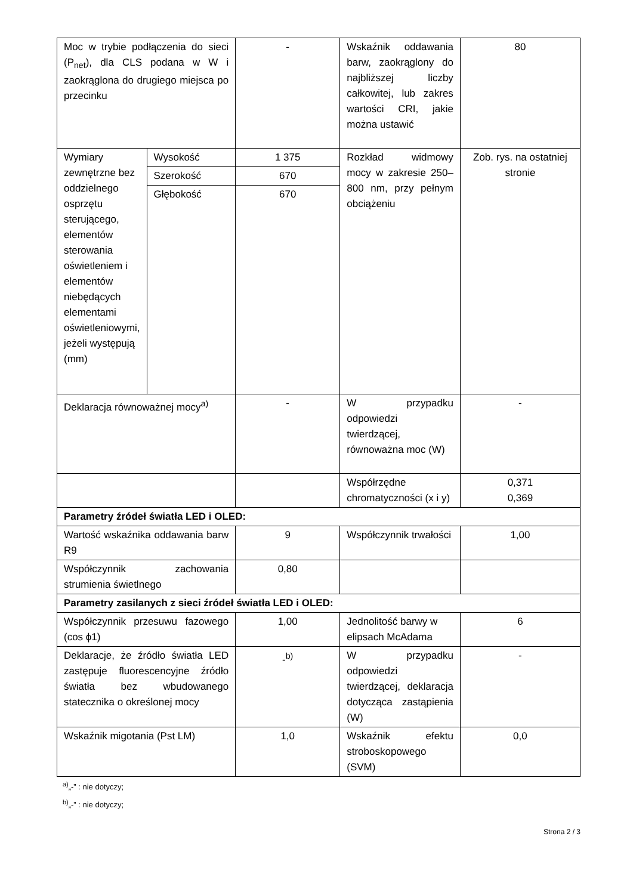| Moc w trybie podłączenia do sieci (P<sub>net</sub>), dla CLS podana w W i zaokrąglona do drugiego miejsca po przecinku | | - | Wskaźnik oddawania barw, zaokrąglony do najbliższej liczby całkowitej, lub zakres wartości CRI, jakie można ustawić | 80 |
| Wymiary zewnętrzne bez oddzielnego osprzętu sterującego, elementów sterowania oświetleniem i elementów niebędących elementami oświetleniowymi, jeżeli występują (mm) | Wysokość | 1 375 | Rozkład widmowy mocy w zakresie 250–800 nm, przy pełnym obciążeniu | Zob. rys. na ostatniej stronie |
| | Szerokość | 670 | | |
| | Głębokość | 670 | | |
| Deklaracja równoważnej mocy<sup>a)</sup> | | - | W przypadku odpowiedzi twierdzącej, równoważna moc (W) | - |
| | | | Współrzędne chromatyczności (x i y) | 0,371 0,369 |
| Parametry źródeł światła LED i OLED: | | | | |
| Wartość wskaźnika oddawania barw R9 | | 9 | Współczynnik trwałości | 1,00 |
| Współczynnik zachowania strumienia świetlnego | | 0,80 | | |
| Parametry zasilanych z sieci źródeł światła LED i OLED: | | | | |
| Współczynnik przesuwu fazowego (cos ϕ1) | | 1,00 | Jednolitość barwy w elipsach McAdama | 6 |
| Deklaracje, że źródło światła LED zastępuje fluorescencyjne źródło światła bez wbudowanego statecznika o określonej mocy | | -<sup>b)</sup> | W przypadku odpowiedzi twierdzącej, deklaracja dotycząca zastąpienia (W) | - |
| Wskaźnik migotania (Pst LM) | | 1,0 | Wskaźnik efektu stroboskopowego (SVM) | 0,0 |
<sup>a)</sup>„-” : nie dotyczy;
<sup>b)</sup>„-” : nie dotyczy;
Strona 2 / 3